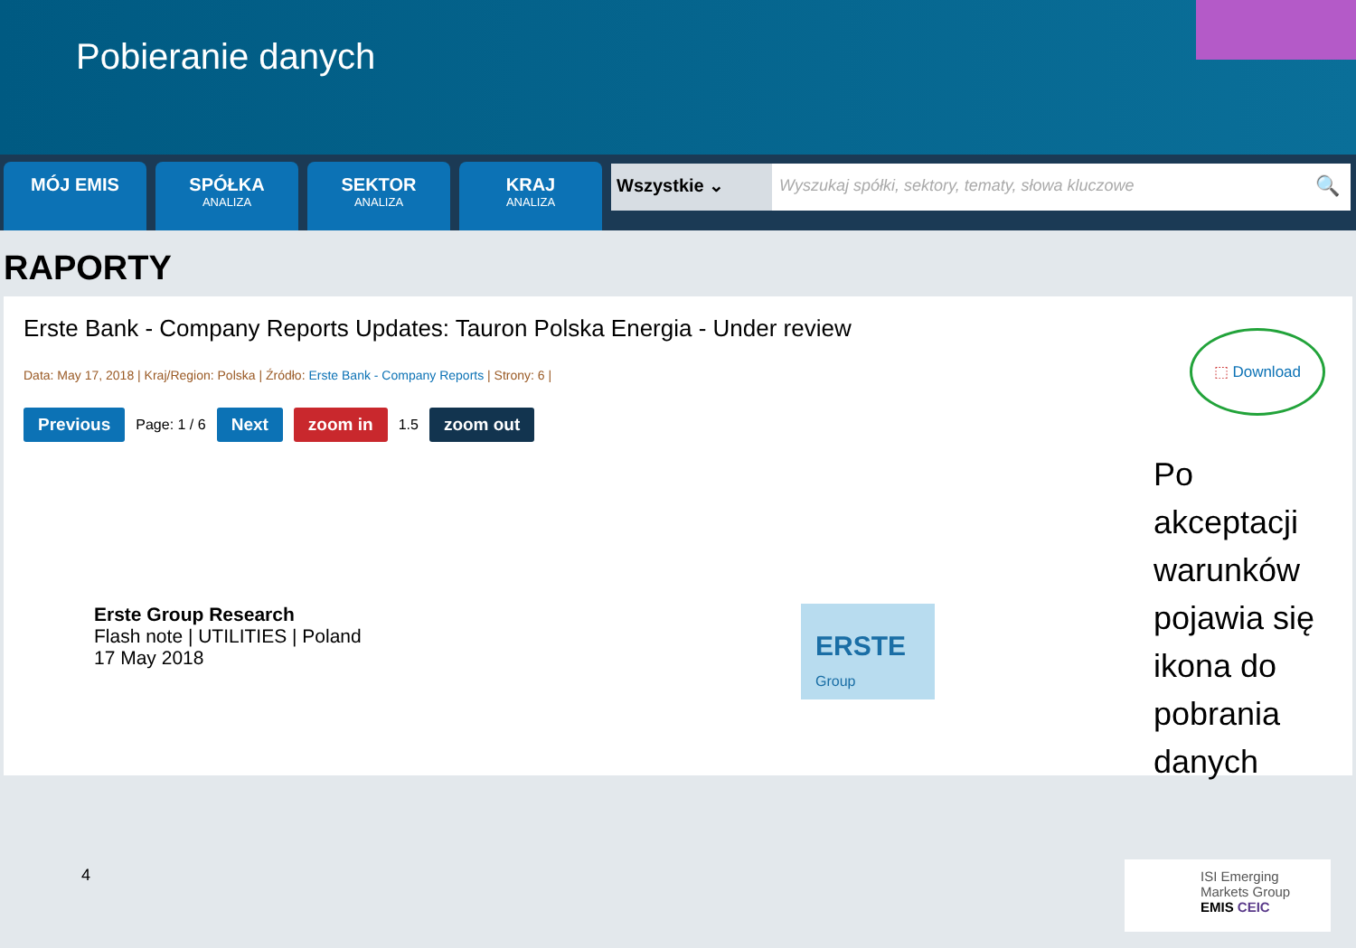Pobieranie danych
MÓJ EMIS
SPÓŁKA
ANALIZA
SEKTOR
ANALIZA
KRAJ
ANALIZA
Wszystkie ⌄ Wyszukaj spółki, sektory, tematy, słowa kluczowe
🔍
RAPORTY
Erste Bank - Company Reports Updates: Tauron Polska Energia - Under review
Data: May 17, 2018 | Kraj/Region: Polska | Źródło: Erste Bank - Company Reports | Strony: 6 |
Previous Page: 1 / 6 Next zoom in 1.5 zoom out
Erste Group Research
Flash note | UTILITIES | Poland
17 May 2018
ERSTE
Group
⬚ Download
Po akceptacji warunków pojawia się ikona do pobrania danych
4
ISI Emerging Markets Group
EMIS CEIC